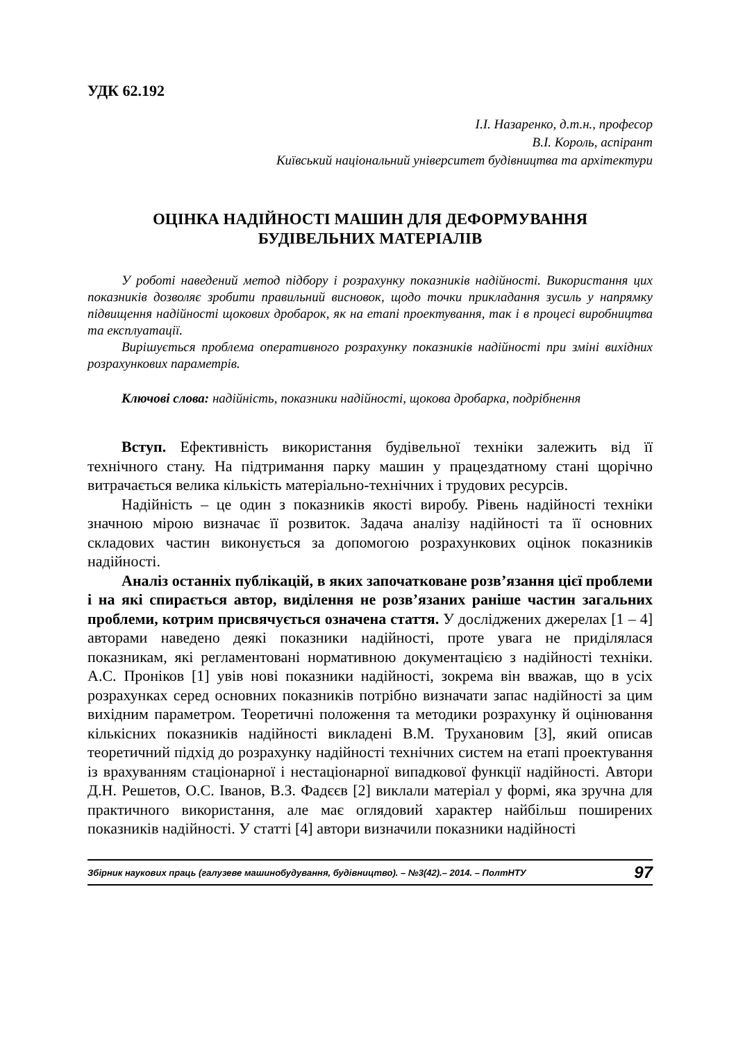УДК 62.192
І.І. Назаренко, д.т.н., професор
В.І. Король, аспірант
Київський національний університет будівництва та архітектури
ОЦІНКА НАДІЙНОСТІ МАШИН ДЛЯ ДЕФОРМУВАННЯ
БУДІВЕЛЬНИХ МАТЕРІАЛІВ
У роботі наведений метод підбору і розрахунку показників надійності. Використання цих показників дозволяє зробити правильний висновок, щодо точки прикладання зусиль у напрямку підвищення надійності щокових дробарок, як на етапі проектування, так і в процесі виробництва та експлуатації.
Вирішується проблема оперативного розрахунку показників надійності при зміні вихідних розрахункових параметрів.
Ключові слова: надійність, показники надійності, щокова дробарка, подрібнення
Вступ. Ефективність використання будівельної техніки залежить від її технічного стану. На підтримання парку машин у працездатному стані щорічно витрачається велика кількість матеріально-технічних і трудових ресурсів.
Надійність – це один з показників якості виробу. Рівень надійності техніки значною мірою визначає її розвиток. Задача аналізу надійності та її основних складових частин виконується за допомогою розрахункових оцінок показників надійності.
Аналіз останніх публікацій, в яких започатковане розв’язання цієї проблеми і на які спирається автор, виділення не розв’язаних раніше частин загальних проблеми, котрим присвячується означена стаття. У досліджених джерелах [1 – 4] авторами наведено деякі показники надійності, проте увага не приділялася показникам, які регламентовані нормативною документацією з надійності техніки. А.С. Проніков [1] увів нові показники надійності, зокрема він вважав, що в усіх розрахунках серед основних показників потрібно визначати запас надійності за цим вихідним параметром. Теоретичні положення та методики розрахунку й оцінювання кількісних показників надійності викладені В.М. Трухановим [3], який описав теоретичний підхід до розрахунку надійності технічних систем на етапі проектування із врахуванням стаціонарної і нестаціонарної випадкової функції надійності. Автори Д.Н. Решетов, О.С. Іванов, В.З. Фадєєв [2] виклали матеріал у формі, яка зручна для практичного використання, але має оглядовий характер найбільш поширених показників надійності. У статті [4] автори визначили показники надійності
Збірник наукових праць (галузеве машинобудування, будівництво). – №3(42).– 2014. – ПолтНТУ 97